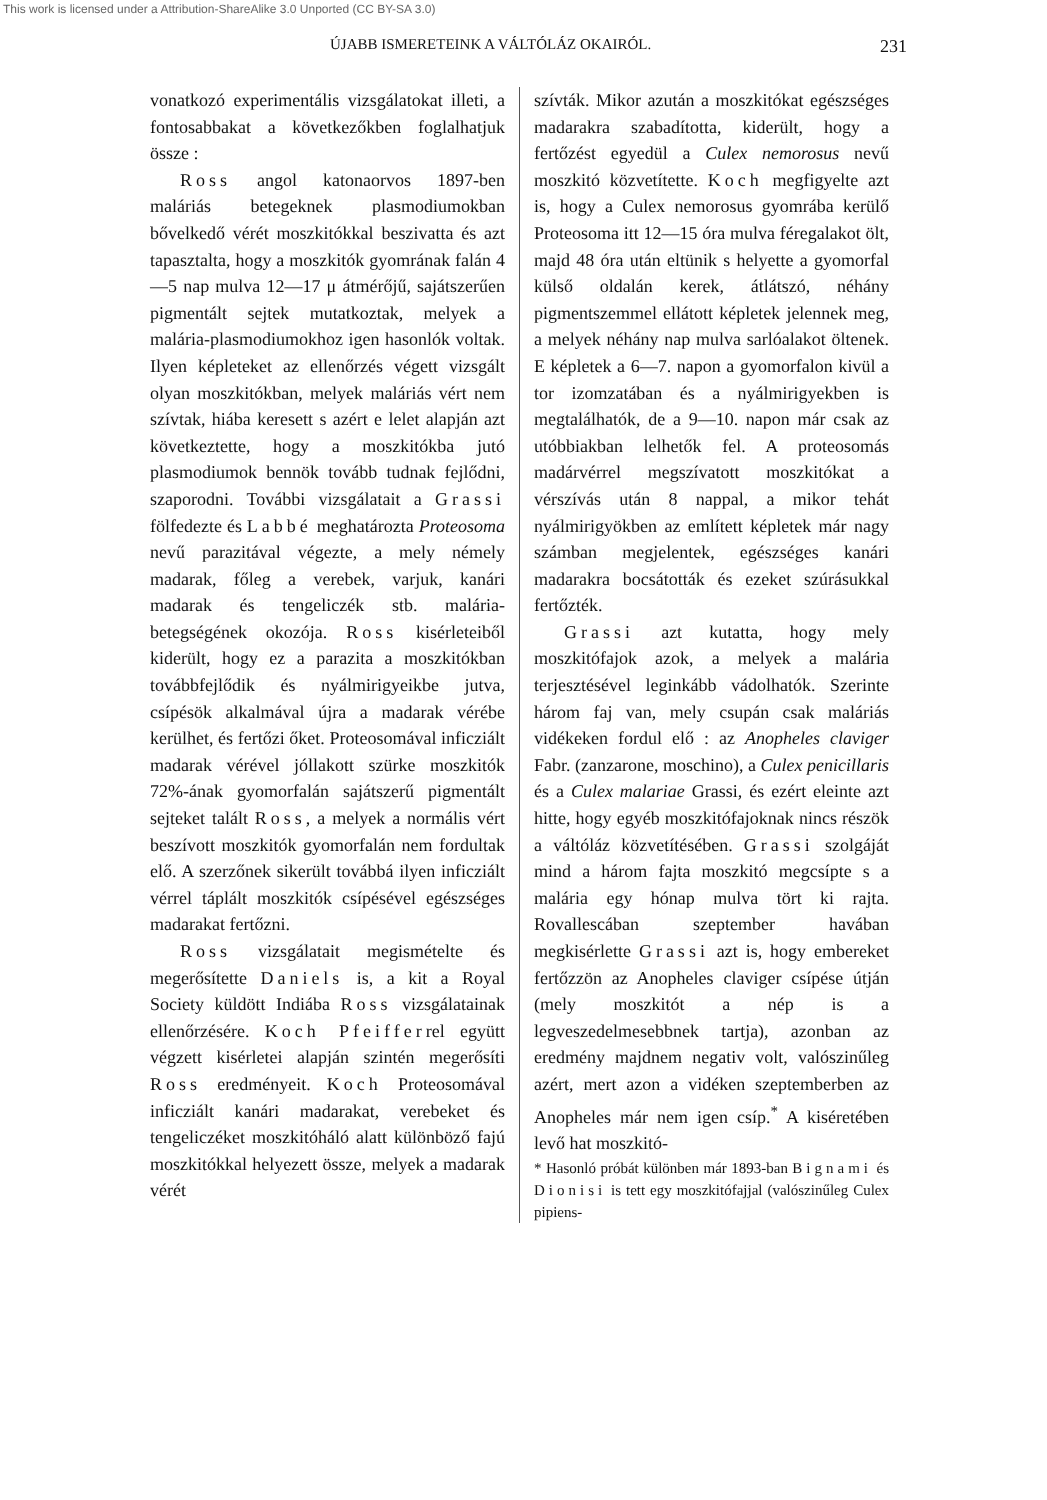This work is licensed under a Attribution-ShareAlike 3.0 Unported (CC BY-SA 3.0)
ÚJABB ISMERETEINK A VÁLTÓLÁZ OKAIRÓL. 231
vonatkozó experimentális vizsgálatokat illeti, a fontosabbakat a következőkben foglalhatjuk össze :
Ross angol katonaorvos 1897-ben maláriás betegeknek plasmodiumokban bővelkedő vérét moszkitókkal beszivatta és azt tapasztalta, hogy a moszkitók gyomrának falán 4—5 nap mulva 12—17 μ átmérőjű, sajátszerűen pigmentált sejtek mutatkoztak, melyek a malária-plasmodiumokhoz igen hasonlók voltak. Ilyen képleteket az ellenőrzés végett vizsgált olyan moszkitókban, melyek maláriás vért nem szívtak, hiába keresett s azért e lelet alapján azt következtette, hogy a moszkitókba jutó plasmodiumok bennök tovább tudnak fejlődni, szaporodni. További vizsgálatait a Grassi fölfedezte és Labbé meghatározta Proteosoma nevű parazitával végezte, a mely némely madarak, főleg a verebek, varjuk, kanári madarak és tengeliczék stb. malária-betegségének okozója. Ross kisérleteiből kiderült, hogy ez a parazita a moszkitókban továbbfejlődik és nyálmirigyeikbe jutva, csípésök alkalmával újra a madarak vérébe kerülhet, és fertőzi őket. Proteosomával inficziált madarak vérével jóllakott szürke moszkitók 72%-ának gyomorfalán sajátszerű pigmentált sejteket talált Ross, a melyek a normális vért beszívott moszkitók gyomorfalán nem fordultak elő. A szerzőnek sikerült továbbá ilyen inficziált vérrel táplált moszkitók csípésével egészséges madarakat fertőzni.
Ross vizsgálatait megismételte és megerősítette Daniels is, a kit a Royal Society küldött Indiába Ross vizsgálatainak ellenőrzésére. Koch Pfeifferrel együtt végzett kisérletei alapján szintén megerősíti Ross eredményeit. Koch Proteosomával inficziált kanári madarakat, verebeket és tengeliczéket moszkitóháló alatt különböző fajú moszkitókkal helyezett össze, melyek a madarak vérét
szívták. Mikor azután a moszkitókat egészséges madarakra szabadította, kiderült, hogy a fertőzést egyedül a Culex nemorosus nevű moszkitó közvetítette. Koch megfigyelte azt is, hogy a Culex nemorosus gyomrába kerülő Proteosoma itt 12—15 óra mulva féregalakot ölt, majd 48 óra után eltünik s helyette a gyomorfal külső oldalán kerek, átlátszó, néhány pigmentszemmel ellátott képletek jelennek meg, a melyek néhány nap mulva sarlóalakot öltenek. E képletek a 6—7. napon a gyomorfalon kivül a tor izomzatában és a nyálmirigyekben is megtalálhatók, de a 9—10. napon már csak az utóbbiakban lelhetők fel. A proteosomás madárvérrel megszívatott moszkitókat a vérszívás után 8 nappal, a mikor tehát nyálmirigyökben az említett képletek már nagy számban megjelentek, egészséges kanári madarakra bocsátották és ezeket szúrásukkal fertőzték.
Grassi azt kutatta, hogy mely moszkitófajok azok, a melyek a malária terjesztésével leginkább vádolhatók. Szerinte három faj van, mely csupán csak maláriás vidékeken fordul elő : az Anopheles claviger Fabr. (zanzarone, moschino), a Culex penicillaris és a Culex malariae Grassi, és ezért eleinte azt hitte, hogy egyéb moszkitófajoknak nincs részök a váltóláz közvetítésében. Grassi szolgáját mind a három fajta moszkitó megcsípte s a malária egy hónap mulva tört ki rajta. Rovallescában szeptember havában megkisérlette Grassi azt is, hogy embereket fertőzzön az Anopheles claviger csípése útján (mely moszkitót a nép is a legveszedelmesebbnek tartja), azonban az eredmény majdnem negativ volt, valószinűleg azért, mert azon a vidéken szeptemberben az Anopheles már nem igen csíp.<sup>*</sup> A kiséretében levő hat moszkitó-
* Hasonló próbát különben már 1893-ban Bignami és Dionisi is tett egy moszkitófajjal (valószinűleg Culex pipiens-